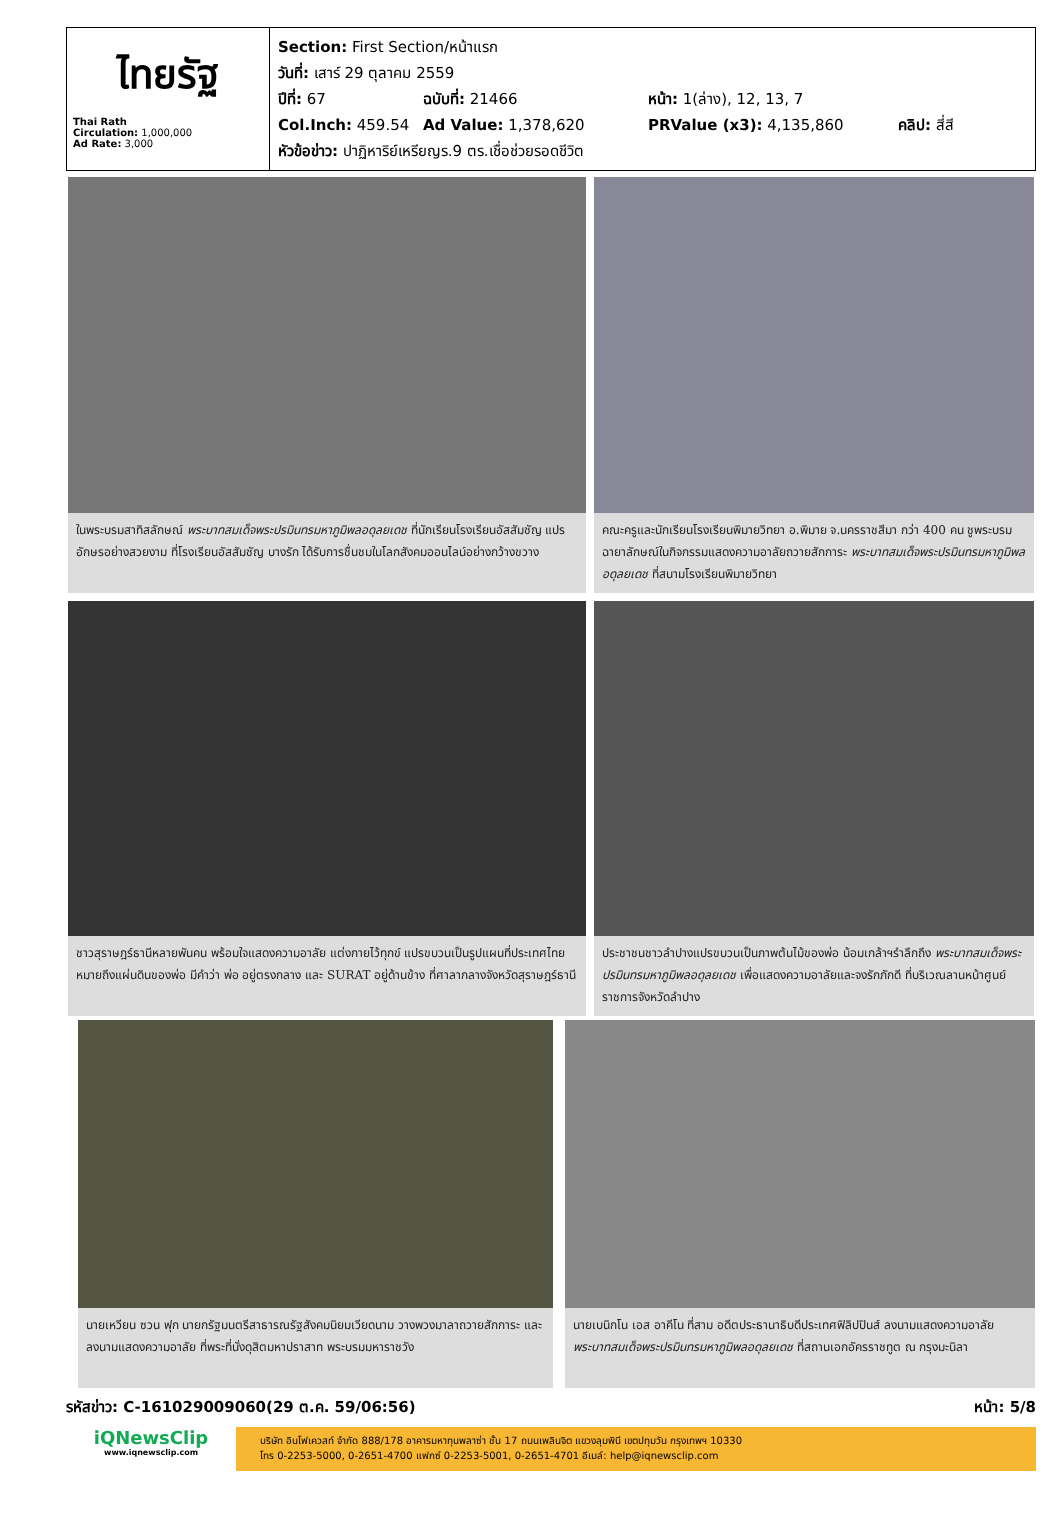ไทยรัฐ
Thai Rath
Circulation: 1,000,000
Ad Rate: 3,000
Section: First Section/หน้าแรก
วันที่: เสาร์ 29 ตุลาคม 2559
ปีที่: 67 ฉบับที่: 21466 หน้า: 1(ล่าง), 12, 13, 7
Col.Inch: 459.54 Ad Value: 1,378,620 PRValue (x3): 4,135,860 คลิป: สี่สี
หัวข้อข่าว: ปาฏิหาริย์เหรียญร.9 ตร.เชื่อช่วยรอดชีวิต
ในพระบรมสาทิสลักษณ์ พระบาทสมเด็จพระปรมินทรมหาภูมิพลอดุลยเดช ที่นักเรียนโรงเรียนอัสสัมชัญ แปรอักษรอย่างสวยงาม ที่โรงเรียนอัสสัมชัญ บางรัก ได้รับการชื่นชมในโลกสังคมออนไลน์อย่างกว้างขวาง
คณะครูและนักเรียนโรงเรียนพิมายวิทยา อ.พิมาย จ.นครราชสีมา กว่า 400 คน ชูพระบรมฉายาลักษณ์ในกิจกรรมแสดงความอาลัยถวายสักการะ พระบาทสมเด็จพระปรมินทรมหาภูมิพลอดุลยเดช ที่สนามโรงเรียนพิมายวิทยา
ชาวสุราษฎร์ธานีหลายพันคน พร้อมใจแสดงความอาลัย แต่งกายไว้ทุกข์ แปรขบวนเป็นรูปแผนที่ประเทศไทย หมายถึงแผ่นดินของพ่อ มีคำว่า พ่อ อยู่ตรงกลาง และ SURAT อยู่ด้านข้าง ที่ศาลากลางจังหวัดสุราษฎร์ธานี
ประชาชนชาวลำปางแปรขบวนเป็นภาพต้นไม้ของพ่อ น้อมเกล้าฯรำลึกถึง พระบาทสมเด็จพระปรมินทรมหาภูมิพลอดุลยเดช เพื่อแสดงความอาลัยและจงรักภักดี ที่บริเวณลานหน้าศูนย์ราชการจังหวัดลำปาง
นายเหวียน ซวน ฟุก นายกรัฐมนตรีสาธารณรัฐสังคมนิยมเวียดนาม วางพวงมาลาถวายสักการะ และลงนามแสดงความอาลัย ที่พระที่นั่งดุสิตมหาปราสาท พระบรมมหาราชวัง
นายเบนิกโน เอส อาคีโน ที่สาม อดีตประธานาธิบดีประเทศฟิลิปปินส์ ลงนามแสดงความอาลัย พระบาทสมเด็จพระปรมินทรมหาภูมิพลอดุลยเดช ที่สถานเอกอัครราชทูต ณ กรุงมะนิลา
รหัสข่าว: C-161029009060(29 ต.ค. 59/06:56) หน้า: 5/8
iQNewsClip
www.iqnewsclip.com
บริษัท อินโฟเควสท์ จำกัด 888/178 อาคารมหาทุนพลาซ่า ชั้น 17 ถนนเพลินจิต แขวงลุมพินี เขตปทุมวัน กรุงเทพฯ 10330
โทร 0-2253-5000, 0-2651-4700 แฟกซ์ 0-2253-5001, 0-2651-4701 อีเมล์: help@iqnewsclip.com